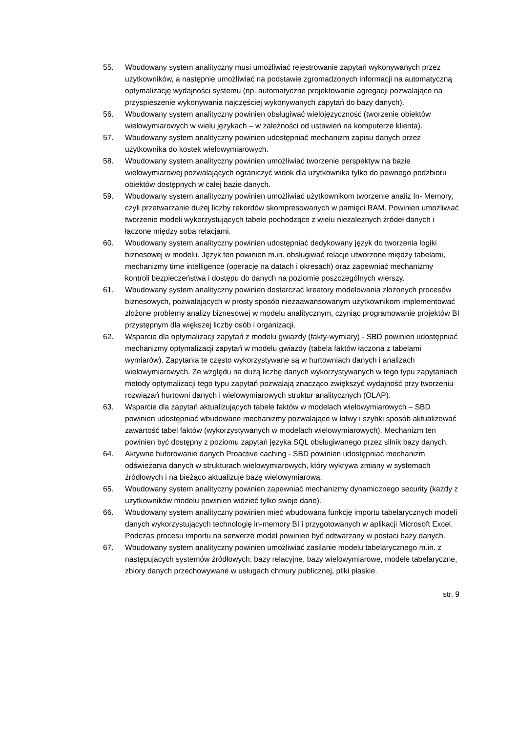55. Wbudowany system analityczny musi umożliwiać rejestrowanie zapytań wykonywanych przez użytkowników, a następnie umożliwiać na podstawie zgromadzonych informacji na automatyczną optymalizację wydajności systemu (np. automatyczne projektowanie agregacji pozwalające na przyspieszenie wykonywania najczęściej wykonywanych zapytań do bazy danych).
56. Wbudowany system analityczny powinien obsługiwać wielojęzyczność (tworzenie obiektów wielowymiarowych w wielu językach – w zależności od ustawień na komputerze klienta).
57. Wbudowany system analityczny powinien udostępniać mechanizm zapisu danych przez użytkownika do kostek wielowymiarowych.
58. Wbudowany system analityczny powinien umożliwiać tworzenie perspektyw na bazie wielowymiarowej pozwalających ograniczyć widok dla użytkownika tylko do pewnego podzbioru obiektów dostępnych w całej bazie danych.
59. Wbudowany system analityczny powinien umożliwiać użytkownikom tworzenie analiz In- Memory, czyli przetwarzanie dużej liczby rekordów skompresowanych w pamięci RAM. Powinien umożliwiać tworzenie modeli wykorzystujących tabele pochodzące z wielu niezależnych źródeł danych i łączone między sobą relacjami.
60. Wbudowany system analityczny powinien udostępniać dedykowany język do tworzenia logiki biznesowej w modelu. Język ten powinien m.in. obsługiwać relacje utworzone między tabelami, mechanizmy time intelligence (operacje na datach i okresach) oraz zapewniać mechanizmy kontroli bezpieczeństwa i dostępu do danych na poziomie poszczególnych wierszy.
61. Wbudowany system analityczny powinien dostarczać kreatory modelowania złożonych procesów biznesowych, pozwalających w prosty sposób niezaawansowanym użytkownikom implementować złożone problemy analizy biznesowej w modelu analitycznym, czyniąc programowanie projektów BI przystępnym dla większej liczby osób i organizacji.
62. Wsparcie dla optymalizacji zapytań z modelu gwiazdy (fakty-wymiary) - SBD powinien udostępniać mechanizmy optymalizacji zapytań w modelu gwiazdy (tabela faktów łączona z tabelami wymiarów). Zapytania te często wykorzystywane są w hurtowniach danych i analizach wielowymiarowych. Ze względu na dużą liczbę danych wykorzystywanych w tego typu zapytaniach metody optymalizacji tego typu zapytań pozwalają znacząco zwiększyć wydajność przy tworzeniu rozwiązań hurtowni danych i wielowymiarowych struktur analitycznych (OLAP).
63. Wsparcie dla zapytań aktualizujących tabele faktów w modelach wielowymiarowych – SBD powinien udostępniać wbudowane mechanizmy pozwalające w łatwy i szybki sposób aktualizować zawartość tabel faktów (wykorzystywanych w modelach wielowymiarowych). Mechanizm ten powinien być dostępny z poziomu zapytań języka SQL obsługiwanego przez silnik bazy danych.
64. Aktywne buforowanie danych Proactive caching - SBD powinien udostępniać mechanizm odświeżania danych w strukturach wielowymiarowych, który wykrywa zmiany w systemach źródłowych i na bieżąco aktualizuje bazę wielowymiarową.
65. Wbudowany system analityczny powinien zapewniać mechanizmy dynamicznego security (każdy z użytkowników modelu powinien widzieć tylko swoje dane).
66. Wbudowany system analityczny powinien mieć wbudowaną funkcję importu tabelarycznych modeli danych wykorzystujących technologię in-memory BI i przygotowanych w aplikacji Microsoft Excel. Podczas procesu importu na serwerze model powinien być odtwarzany w postaci bazy danych.
67. Wbudowany system analityczny powinien umożliwiać zasilanie modelu tabelarycznego m.in. z następujących systemów źródłowych: bazy relacyjne, bazy wielowymiarowe, modele tabelaryczne, zbiory danych przechowywane w usługach chmury publicznej, pliki płaskie.
str. 9